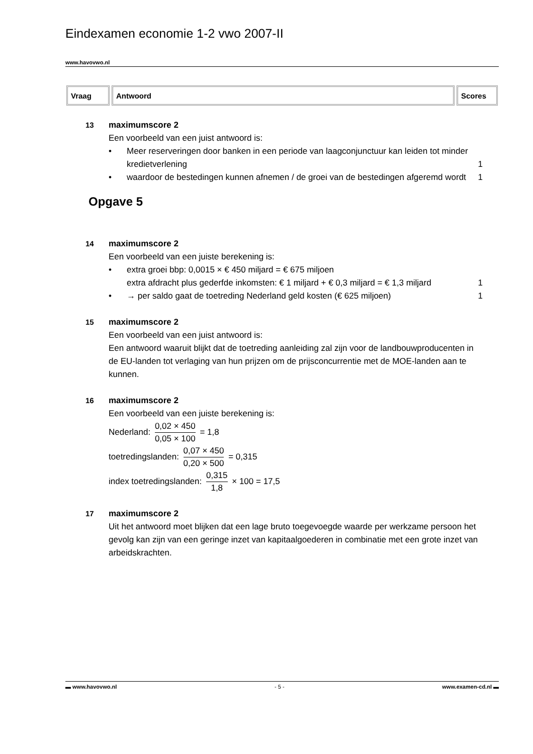Eindexamen economie 1-2 vwo 2007-II
www.havovwo.nl
| Vraag | Antwoord | Scores |
| --- | --- | --- |
13 maximumscore 2
Een voorbeeld van een juist antwoord is:
• Meer reserveringen door banken in een periode van laagconjunctuur kan leiden tot minder kredietverlening 1
• waardoor de bestedingen kunnen afnemen / de groei van de bestedingen afgeremd wordt 1
Opgave 5
14 maximumscore 2
Een voorbeeld van een juiste berekening is:
• extra groei bbp: 0,0015 × € 450 miljard = € 675 miljoen
extra afdracht plus gederfde inkomsten: € 1 miljard + € 0,3 miljard = € 1,3 miljard 1
• → per saldo gaat de toetreding Nederland geld kosten (€ 625 miljoen) 1
15 maximumscore 2
Een voorbeeld van een juist antwoord is:
Een antwoord waaruit blijkt dat de toetreding aanleiding zal zijn voor de landbouwproducenten in de EU-landen tot verlaging van hun prijzen om de prijsconcurrentie met de MOE-landen aan te kunnen.
16 maximumscore 2
Een voorbeeld van een juiste berekening is:
Nederland: 0,02 × 450 0,05 × 100 = 1,8
toetredingslanden: 0,07 × 450 0,20 × 500 = 0,315
index toetredingslanden: 0,315 1,8 × 100 = 17,5
17 maximumscore 2
Uit het antwoord moet blijken dat een lage bruto toegevoegde waarde per werkzame persoon het gevolg kan zijn van een geringe inzet van kapitaalgoederen in combinatie met een grote inzet van arbeidskrachten.
▬ www.havovwo.nl - 5 - www.examen-cd.nl ▬